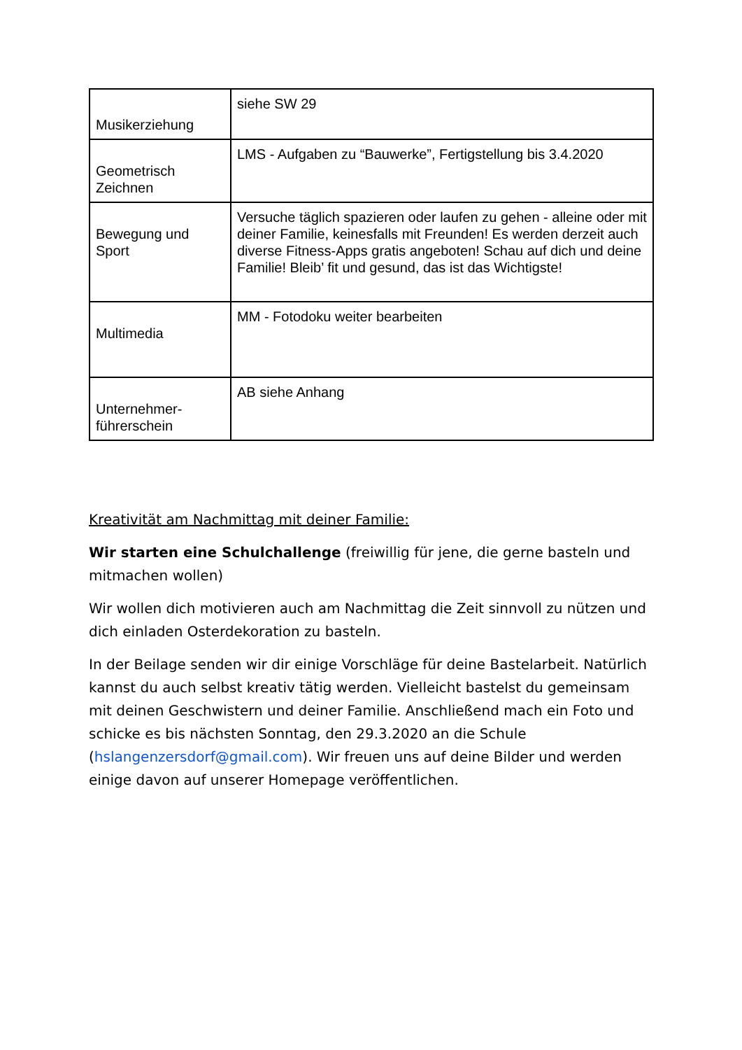| Musikerziehung | siehe SW 29 |
| Geometrisch Zeichnen | LMS - Aufgaben zu “Bauwerke”, Fertigstellung bis 3.4.2020 |
| Bewegung und Sport | Versuche täglich spazieren oder laufen zu gehen - alleine oder mit deiner Familie, keinesfalls mit Freunden! Es werden derzeit auch diverse Fitness-Apps gratis angeboten! Schau auf dich und deine Familie! Bleib’ fit und gesund, das ist das Wichtigste! |
| Multimedia | MM - Fotodoku weiter bearbeiten |
| Unternehmer-führerschein | AB siehe Anhang |
Kreativität am Nachmittag mit deiner Familie:
Wir starten eine Schulchallenge (freiwillig für jene, die gerne basteln und mitmachen wollen)
Wir wollen dich motivieren auch am Nachmittag die Zeit sinnvoll zu nützen und dich einladen Osterdekoration zu basteln.
In der Beilage senden wir dir einige Vorschläge für deine Bastelarbeit. Natürlich kannst du auch selbst kreativ tätig werden. Vielleicht bastelst du gemeinsam mit deinen Geschwistern und deiner Familie. Anschließend mach ein Foto und schicke es bis nächsten Sonntag, den 29.3.2020 an die Schule (hslangenzersdorf@gmail.com). Wir freuen uns auf deine Bilder und werden einige davon auf unserer Homepage veröffentlichen.